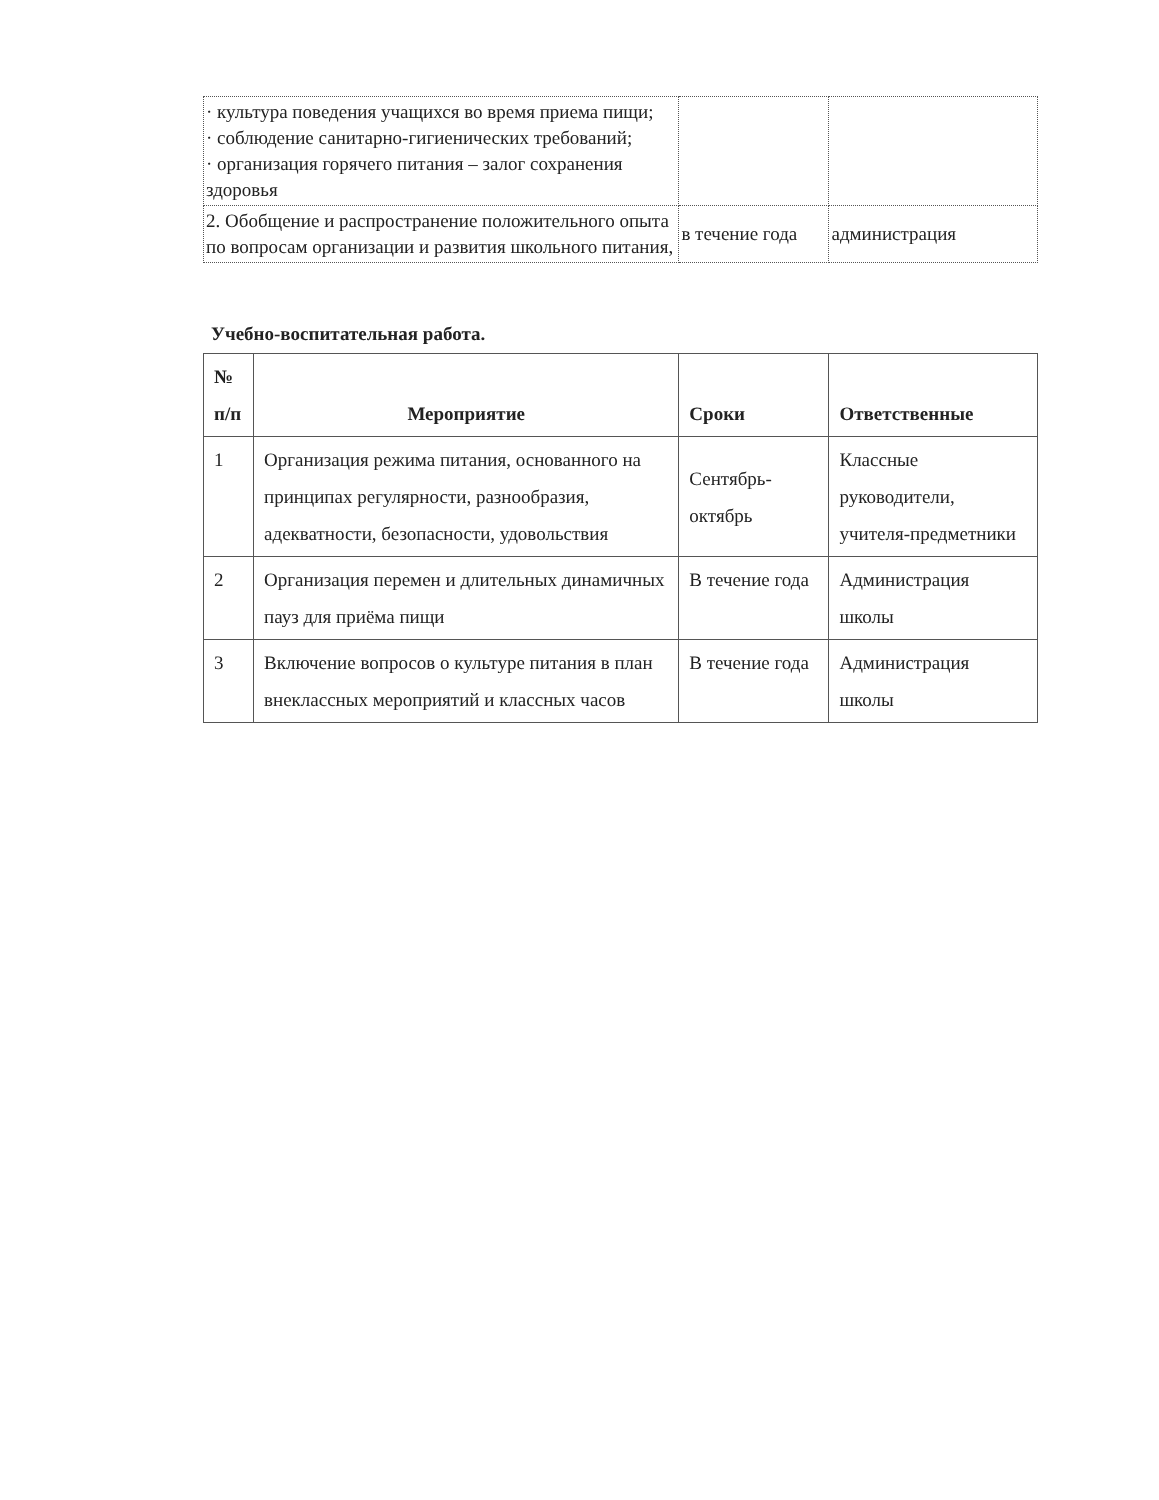| · культура поведения учащихся во время приема пищи; · соблюдение санитарно-гигиенических требований; · организация горячего питания – залог сохранения здоровья | | |
| 2. Обобщение и распространение положительного опыта по вопросам организации и развития школьного питания, | в течение года | администрация |
Учебно-воспитательная работа.
| № п/п | Мероприятие | Сроки | Ответственные |
| --- | --- | --- | --- |
| 1 | Организация режима питания, основанного на принципах регулярности, разнообразия, адекватности, безопасности, удовольствия | Сентябрь-октябрь | Классные руководители, учителя-предметники |
| 2 | Организация перемен и длительных динамичных пауз для приёма пищи | В течение года | Администрация школы |
| 3 | Включение вопросов о культуре питания в план внеклассных мероприятий и классных часов | В течение года | Администрация школы |